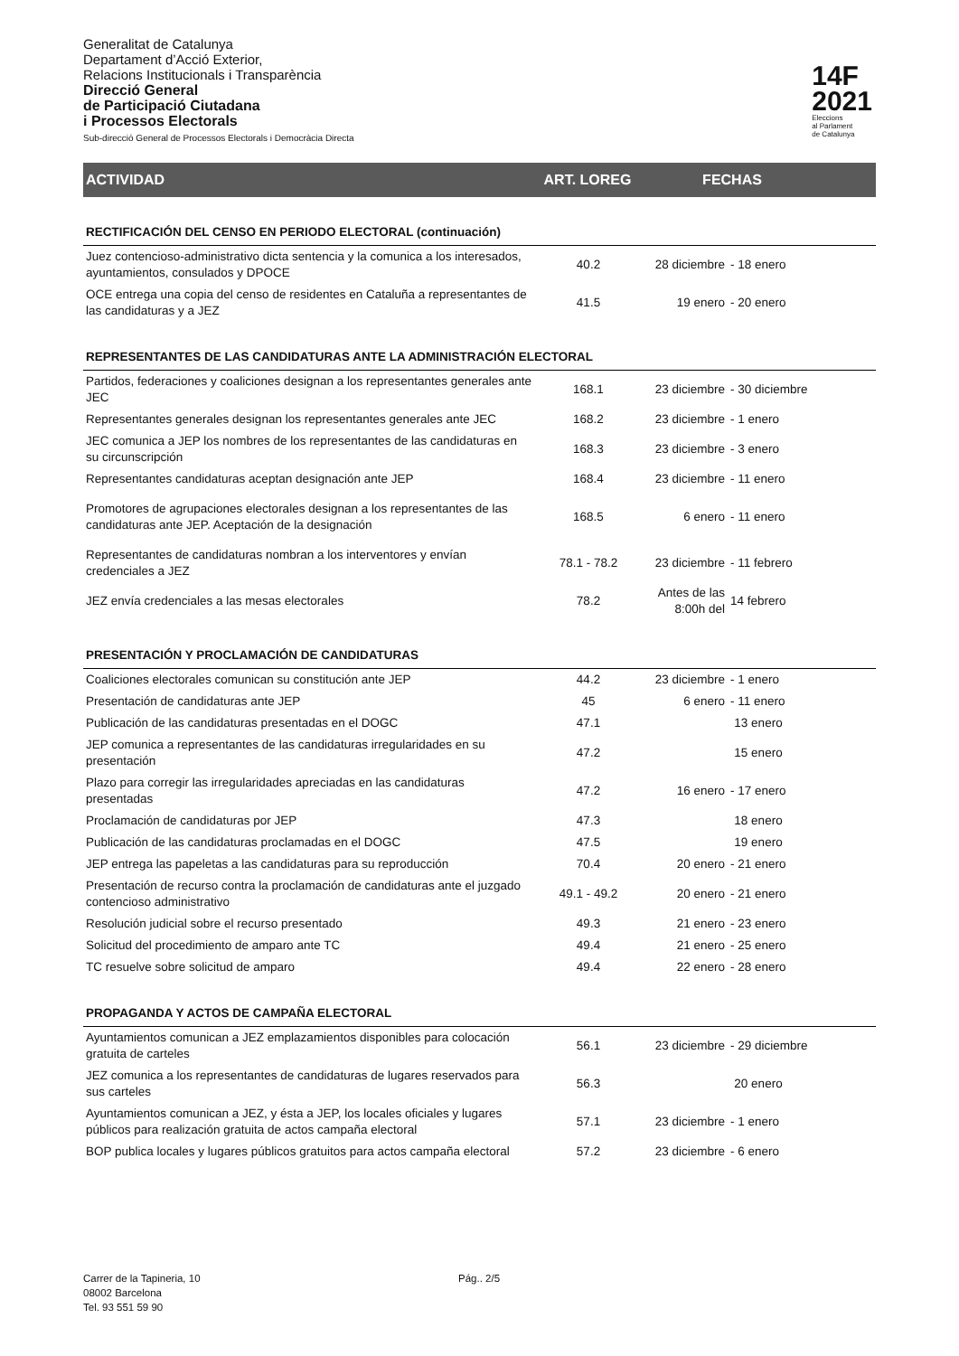Generalitat de Catalunya
Departament d’Acció Exterior,
Relacions Institucionals i Transparència
Direcció General
de Participació Ciutadana
i Processos Electorals
Sub-direcció General de Processos Electorals i Democràcia Directa
14F
2021
Eleccions
al Parlament
de Catalunya
ACTIVIDAD ART. LOREG FECHAS
| RECTIFICACIÓN DEL CENSO EN PERIODO ELECTORAL (continuación) | | | |
| Juez contencioso-administrativo dicta sentencia y la comunica a los interesados, ayuntamientos, consulados y DPOCE | 40.2 | 28 diciembre | - 18 enero |
| OCE entrega una copia del censo de residentes en Cataluña a representantes de las candidaturas y a JEZ | 41.5 | 19 enero | - 20 enero |
| REPRESENTANTES DE LAS CANDIDATURAS ANTE LA ADMINISTRACIÓN ELECTORAL | | | |
| Partidos, federaciones y coaliciones designan a los representantes generales ante JEC | 168.1 | 23 diciembre | - 30 diciembre |
| Representantes generales designan los representantes generales ante JEC | 168.2 | 23 diciembre | - 1 enero |
| JEC comunica a JEP los nombres de los representantes de las candidaturas en su circunscripción | 168.3 | 23 diciembre | - 3 enero |
| Representantes candidaturas aceptan designación ante JEP | 168.4 | 23 diciembre | - 11 enero |
| Promotores de agrupaciones electorales designan a los representantes de las candidaturas ante JEP. Aceptación de la designación | 168.5 | 6 enero | - 11 enero |
| Representantes de candidaturas nombran a los interventores y envían credenciales a JEZ | 78.1 - 78.2 | 23 diciembre | - 11 febrero |
| JEZ envía credenciales a las mesas electorales | 78.2 | Antes de las 8:00h del | 14 febrero |
| PRESENTACIÓN Y PROCLAMACIÓN DE CANDIDATURAS | | | |
| Coaliciones electorales comunican su constitución ante JEP | 44.2 | 23 diciembre | - 1 enero |
| Presentación de candidaturas ante JEP | 45 | 6 enero | - 11 enero |
| Publicación de las candidaturas presentadas en el DOGC | 47.1 | 13 enero | |
| JEP comunica a representantes de las candidaturas irregularidades en su presentación | 47.2 | 15 enero | |
| Plazo para corregir las irregularidades apreciadas en las candidaturas presentadas | 47.2 | 16 enero | - 17 enero |
| Proclamación de candidaturas por JEP | 47.3 | 18 enero | |
| Publicación de las candidaturas proclamadas en el DOGC | 47.5 | 19 enero | |
| JEP entrega las papeletas a las candidaturas para su reproducción | 70.4 | 20 enero | - 21 enero |
| Presentación de recurso contra la proclamación de candidaturas ante el juzgado contencioso administrativo | 49.1 - 49.2 | 20 enero | - 21 enero |
| Resolución judicial sobre el recurso presentado | 49.3 | 21 enero | - 23 enero |
| Solicitud del procedimiento de amparo ante TC | 49.4 | 21 enero | - 25 enero |
| TC resuelve sobre solicitud de amparo | 49.4 | 22 enero | - 28 enero |
| PROPAGANDA Y ACTOS DE CAMPAÑA ELECTORAL | | | |
| Ayuntamientos comunican a JEZ emplazamientos disponibles para colocación gratuita de carteles | 56.1 | 23 diciembre | - 29 diciembre |
| JEZ comunica a los representantes de candidaturas de lugares reservados para sus carteles | 56.3 | 20 enero | |
| Ayuntamientos comunican a JEZ, y ésta a JEP, los locales oficiales y lugares públicos para realización gratuita de actos campaña electoral | 57.1 | 23 diciembre | - 1 enero |
| BOP publica locales y lugares públicos gratuitos para actos campaña electoral | 57.2 | 23 diciembre | - 6 enero |
Carrer de la Tapineria, 10
08002 Barcelona
Tel. 93 551 59 90
Pág.. 2/5